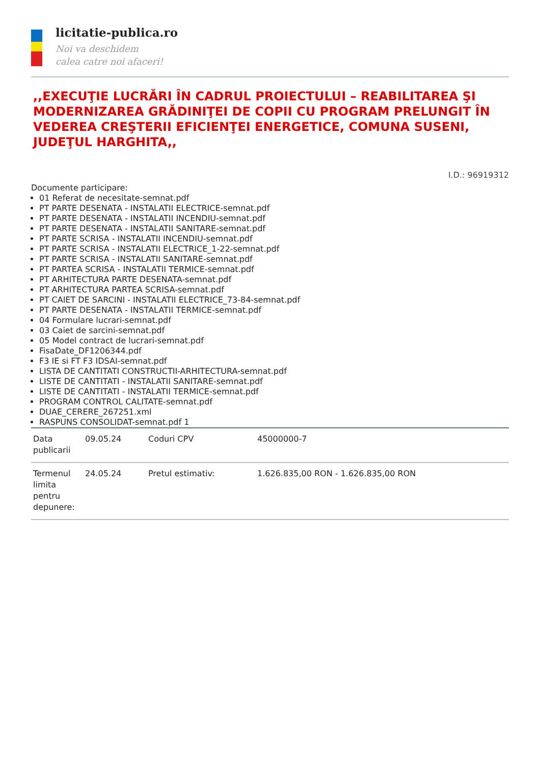licitatie-publica.ro
Noi va deschidem
calea catre noi afaceri!
,,EXECUŢIE LUCRĂRI ÎN CADRUL PROIECTULUI – REABILITAREA ŞI MODERNIZAREA GRĂDINIŢEI DE COPII CU PROGRAM PRELUNGIT ÎN VEDEREA CREŞTERII EFICIENŢEI ENERGETICE, COMUNA SUSENI, JUDEŢUL HARGHITA,,
I.D.: 96919312
Documente participare:
01 Referat de necesitate-semnat.pdf
PT PARTE DESENATA - INSTALATII ELECTRICE-semnat.pdf
PT PARTE DESENATA - INSTALATII INCENDIU-semnat.pdf
PT PARTE DESENATA - INSTALATII SANITARE-semnat.pdf
PT PARTE SCRISA - INSTALATII INCENDIU-semnat.pdf
PT PARTE SCRISA - INSTALATII ELECTRICE_1-22-semnat.pdf
PT PARTE SCRISA - INSTALATII SANITARE-semnat.pdf
PT PARTEA SCRISA - INSTALATII TERMICE-semnat.pdf
PT ARHITECTURA PARTE DESENATA-semnat.pdf
PT ARHITECTURA PARTEA SCRISA-semnat.pdf
PT CAIET DE SARCINI - INSTALATII ELECTRICE_73-84-semnat.pdf
PT PARTE DESENATA - INSTALATII TERMICE-semnat.pdf
04 Formulare lucrari-semnat.pdf
03 Caiet de sarcini-semnat.pdf
05 Model contract de lucrari-semnat.pdf
FisaDate_DF1206344.pdf
F3 IE si FT F3 IDSAI-semnat.pdf
LISTA DE CANTITATI CONSTRUCTII-ARHITECTURA-semnat.pdf
LISTE DE CANTITATI - INSTALATII SANITARE-semnat.pdf
LISTE DE CANTITATI - INSTALATII TERMICE-semnat.pdf
PROGRAM CONTROL CALITATE-semnat.pdf
DUAE_CERERE_267251.xml
RASPUNS CONSOLIDAT-semnat.pdf 1
| Data publicarii | 09.05.24 | Coduri CPV | 45000000-7 |
| Termenul limita pentru depunere: | 24.05.24 | Pretul estimativ: | 1.626.835,00 RON - 1.626.835,00 RON |